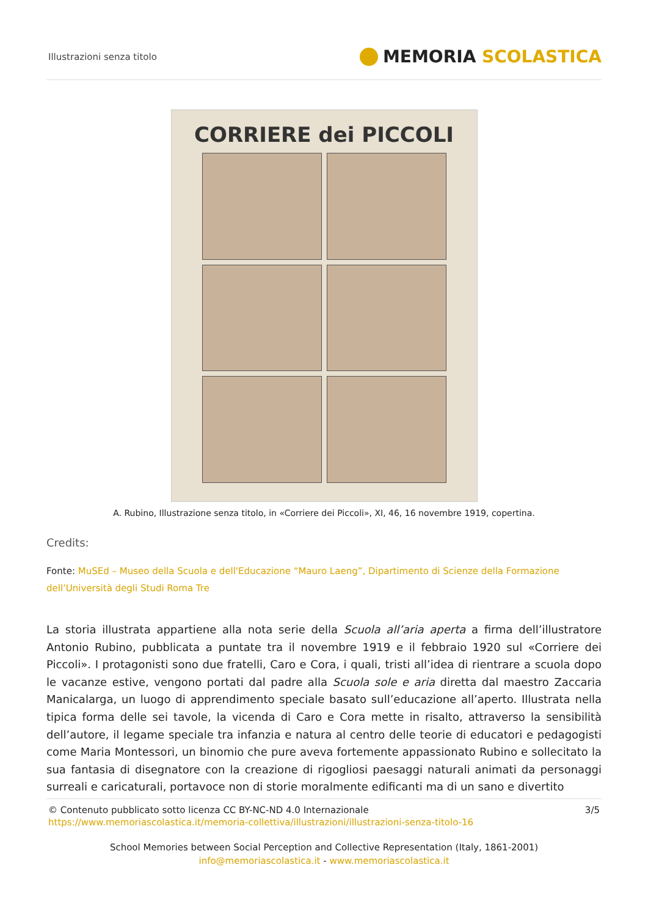Illustrazioni senza titolo
MEMORIA SCOLASTICA
CORRIERE dei PICCOLI
A. Rubino, Illustrazione senza titolo, in «Corriere dei Piccoli», XI, 46, 16 novembre 1919, copertina.
Credits:
Fonte: MuSEd – Museo della Scuola e dell'Educazione “Mauro Laeng”, Dipartimento di Scienze della Formazione dell’Università degli Studi Roma Tre
La storia illustrata appartiene alla nota serie della Scuola all’aria aperta a firma dell’illustratore Antonio Rubino, pubblicata a puntate tra il novembre 1919 e il febbraio 1920 sul «Corriere dei Piccoli». I protagonisti sono due fratelli, Caro e Cora, i quali, tristi all’idea di rientrare a scuola dopo le vacanze estive, vengono portati dal padre alla Scuola sole e aria diretta dal maestro Zaccaria Manicalarga, un luogo di apprendimento speciale basato sull’educazione all’aperto. Illustrata nella tipica forma delle sei tavole, la vicenda di Caro e Cora mette in risalto, attraverso la sensibilità dell’autore, il legame speciale tra infanzia e natura al centro delle teorie di educatori e pedagogisti come Maria Montessori, un binomio che pure aveva fortemente appassionato Rubino e sollecitato la sua fantasia di disegnatore con la creazione di rigogliosi paesaggi naturali animati da personaggi surreali e caricaturali, portavoce non di storie moralmente edificanti ma di un sano e divertito
© Contenuto pubblicato sotto licenza CC BY-NC-ND 4.0 Internazionale
https://www.memoriascolastica.it/memoria-collettiva/illustrazioni/illustrazioni-senza-titolo-16
3/5
School Memories between Social Perception and Collective Representation (Italy, 1861-2001)
info@memoriascolastica.it - www.memoriascolastica.it